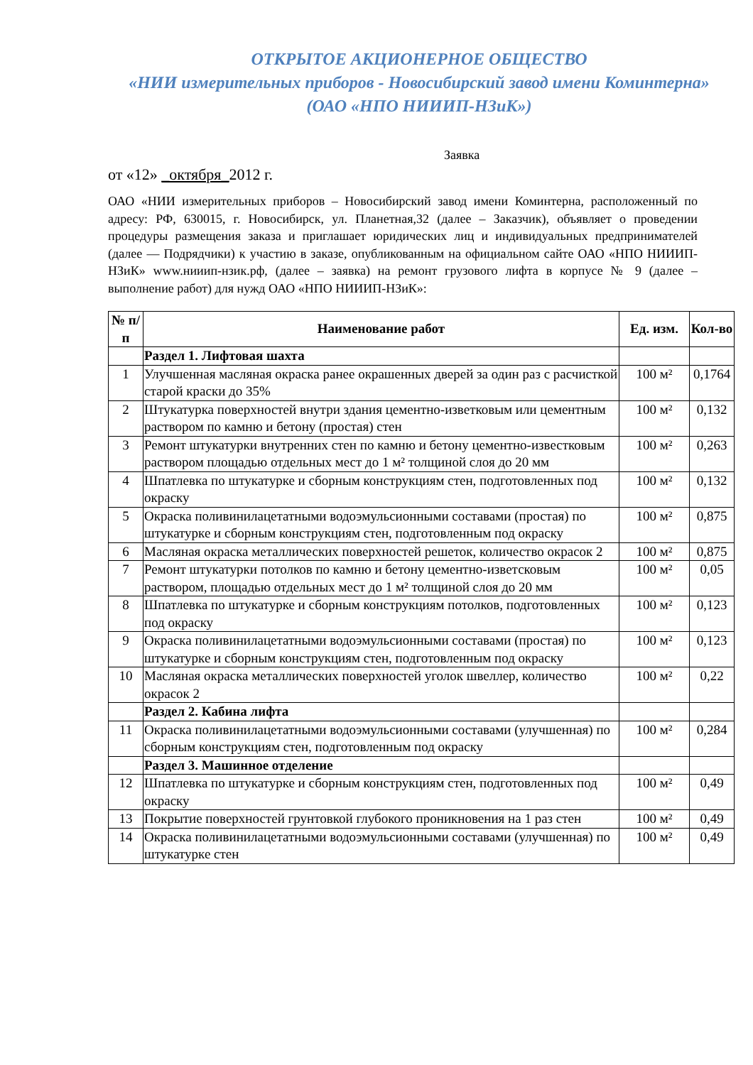ОТКРЫТОЕ АКЦИОНЕРНОЕ ОБЩЕСТВО
«НИИ измерительных приборов - Новосибирский завод имени Коминтерна»
(ОАО «НПО НИИИП-НЗиК»)
Заявка
от «12» _октября_2012 г.
ОАО «НИИ измерительных приборов – Новосибирский завод имени Коминтерна, расположенный по адресу: РФ, 630015, г. Новосибирск, ул. Планетная,32 (далее – Заказчик), объявляет о проведении процедуры размещения заказа и приглашает юридических лиц и индивидуальных предпринимателей (далее — Подрядчики) к участию в заказе, опубликованным на официальном сайте ОАО «НПО НИИИП-НЗиК» www.нииип-нзик.рф, (далее – заявка) на ремонт грузового лифта в корпусе № 9 (далее – выполнение работ) для нужд ОАО «НПО НИИИП-НЗиК»:
| № п/п | Наименование работ | Ед. изм. | Кол-во |
| --- | --- | --- | --- |
| | Раздел 1. Лифтовая шахта | | |
| 1 | Улучшенная масляная окраска ранее окрашенных дверей за один раз с расчисткой старой краски до 35% | 100 м² | 0,1764 |
| 2 | Штукатурка поверхностей внутри здания цементно-изветковым или цементным раствором по камню и бетону (простая) стен | 100 м² | 0,132 |
| 3 | Ремонт штукатурки внутренних стен по камню и бетону цементно-известковым раствором площадью отдельных мест до 1 м² толщиной слоя до 20 мм | 100 м² | 0,263 |
| 4 | Шпатлевка по штукатурке и сборным конструкциям стен, подготовленных под окраску | 100 м² | 0,132 |
| 5 | Окраска поливинилацетатными водоэмульсионными составами (простая) по штукатурке и сборным конструкциям стен, подготовленным под окраску | 100 м² | 0,875 |
| 6 | Масляная окраска металлических поверхностей решеток, количество окрасок 2 | 100 м² | 0,875 |
| 7 | Ремонт штукатурки потолков по камню и бетону цементно-изветсковым раствором, площадью отдельных мест до 1 м² толщиной слоя до 20 мм | 100 м² | 0,05 |
| 8 | Шпатлевка по штукатурке и сборным конструкциям потолков, подготовленных под окраску | 100 м² | 0,123 |
| 9 | Окраска поливинилацетатными водоэмульсионными составами (простая) по штукатурке и сборным конструкциям стен, подготовленным под окраску | 100 м² | 0,123 |
| 10 | Масляная окраска металлических поверхностей уголок швеллер, количество окрасок 2 | 100 м² | 0,22 |
| | Раздел 2. Кабина лифта | | |
| 11 | Окраска поливинилацетатными водоэмульсионными составами (улучшенная) по сборным конструкциям стен, подготовленным под окраску | 100 м² | 0,284 |
| | Раздел 3. Машинное отделение | | |
| 12 | Шпатлевка по штукатурке и сборным конструкциям стен, подготовленных под окраску | 100 м² | 0,49 |
| 13 | Покрытие поверхностей грунтовкой глубокого проникновения на 1 раз стен | 100 м² | 0,49 |
| 14 | Окраска поливинилацетатными водоэмульсионными составами (улучшенная) по штукатурке стен | 100 м² | 0,49 |